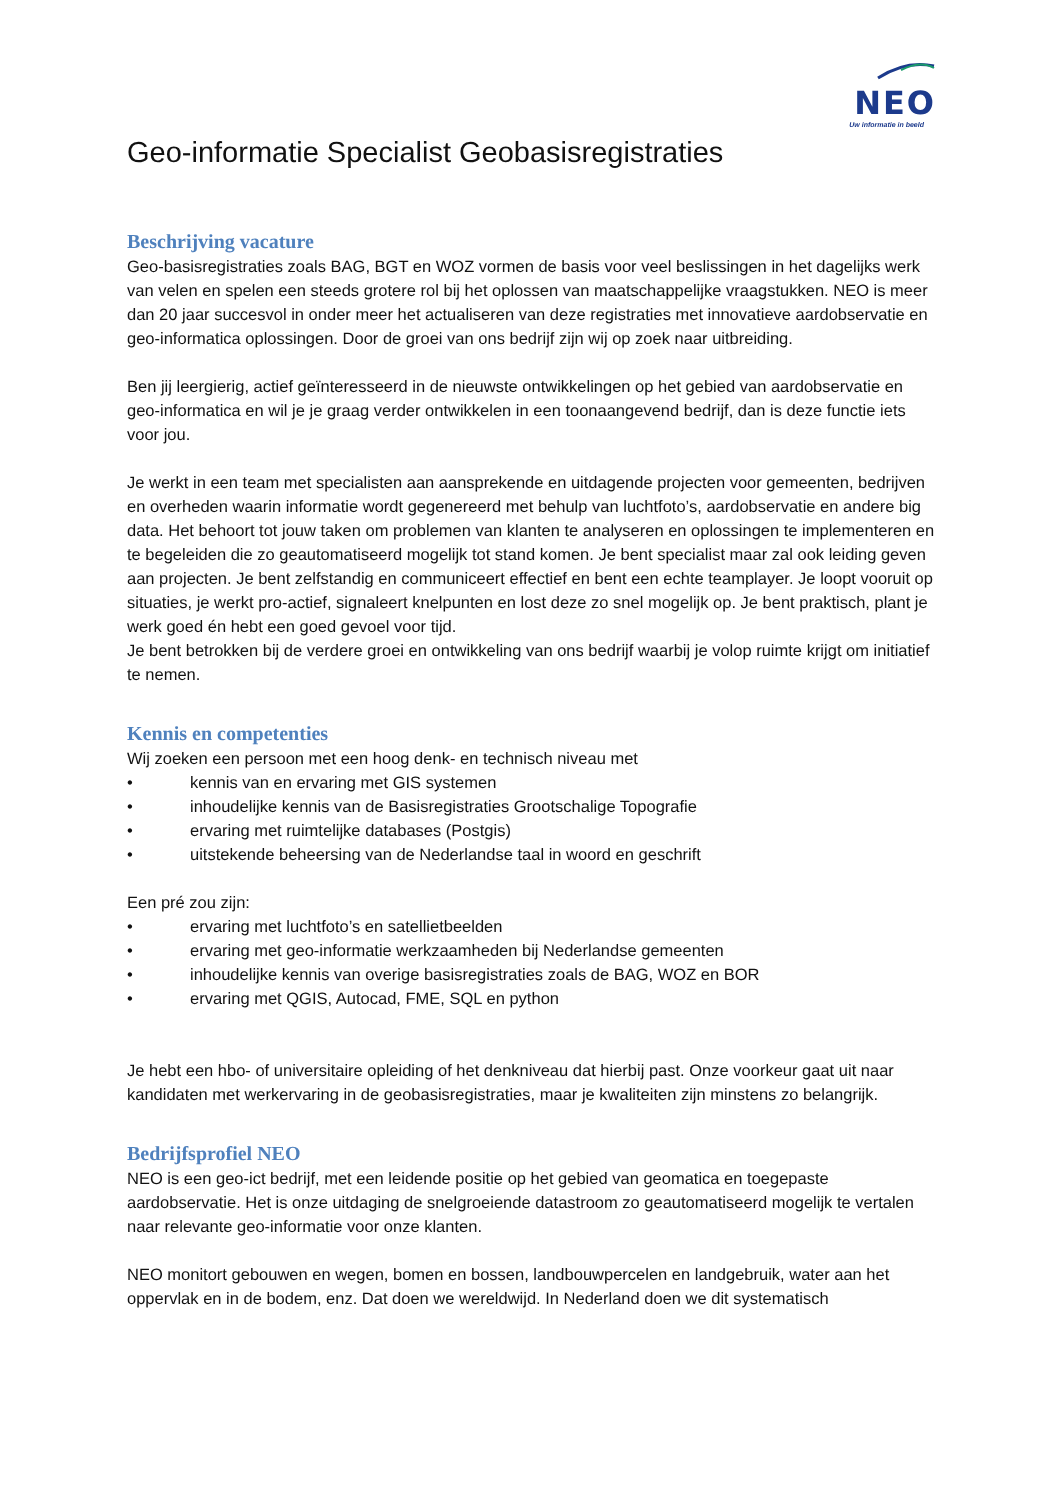NEO
Uw informatie in beeld
Geo-informatie Specialist Geobasisregistraties
Beschrijving vacature
Geo-basisregistraties zoals BAG, BGT en WOZ vormen de basis voor veel beslissingen in het dagelijks werk van velen en spelen een steeds grotere rol bij het oplossen van maatschappelijke vraagstukken. NEO is meer dan 20 jaar succesvol in onder meer het actualiseren van deze registraties met innovatieve aardobservatie en geo-informatica oplossingen. Door de groei van ons bedrijf zijn wij op zoek naar uitbreiding.
Ben jij leergierig, actief geïnteresseerd in de nieuwste ontwikkelingen op het gebied van aardobservatie en geo-informatica en wil je je graag verder ontwikkelen in een toonaangevend bedrijf, dan is deze functie iets voor jou.
Je werkt in een team met specialisten aan aansprekende en uitdagende projecten voor gemeenten, bedrijven en overheden waarin informatie wordt gegenereerd met behulp van luchtfoto’s, aardobservatie en andere big data. Het behoort tot jouw taken om problemen van klanten te analyseren en oplossingen te implementeren en te begeleiden die zo geautomatiseerd mogelijk tot stand komen. Je bent specialist maar zal ook leiding geven aan projecten. Je bent zelfstandig en communiceert effectief en bent een echte teamplayer. Je loopt vooruit op situaties, je werkt pro-actief, signaleert knelpunten en lost deze zo snel mogelijk op. Je bent praktisch, plant je werk goed én hebt een goed gevoel voor tijd.
Je bent betrokken bij de verdere groei en ontwikkeling van ons bedrijf waarbij je volop ruimte krijgt om initiatief te nemen.
Kennis en competenties
Wij zoeken een persoon met een hoog denk- en technisch niveau met
• kennis van en ervaring met GIS systemen
• inhoudelijke kennis van de Basisregistraties Grootschalige Topografie
• ervaring met ruimtelijke databases (Postgis)
• uitstekende beheersing van de Nederlandse taal in woord en geschrift
Een pré zou zijn:
• ervaring met luchtfoto’s en satellietbeelden
• ervaring met geo-informatie werkzaamheden bij Nederlandse gemeenten
• inhoudelijke kennis van overige basisregistraties zoals de BAG, WOZ en BOR
• ervaring met QGIS, Autocad, FME, SQL en python
Je hebt een hbo- of universitaire opleiding of het denkniveau dat hierbij past. Onze voorkeur gaat uit naar kandidaten met werkervaring in de geobasisregistraties, maar je kwaliteiten zijn minstens zo belangrijk.
Bedrijfsprofiel NEO
NEO is een geo-ict bedrijf, met een leidende positie op het gebied van geomatica en toegepaste aardobservatie. Het is onze uitdaging de snelgroeiende datastroom zo geautomatiseerd mogelijk te vertalen naar relevante geo-informatie voor onze klanten.
NEO monitort gebouwen en wegen, bomen en bossen, landbouwpercelen en landgebruik, water aan het oppervlak en in de bodem, enz. Dat doen we wereldwijd. In Nederland doen we dit systematisch